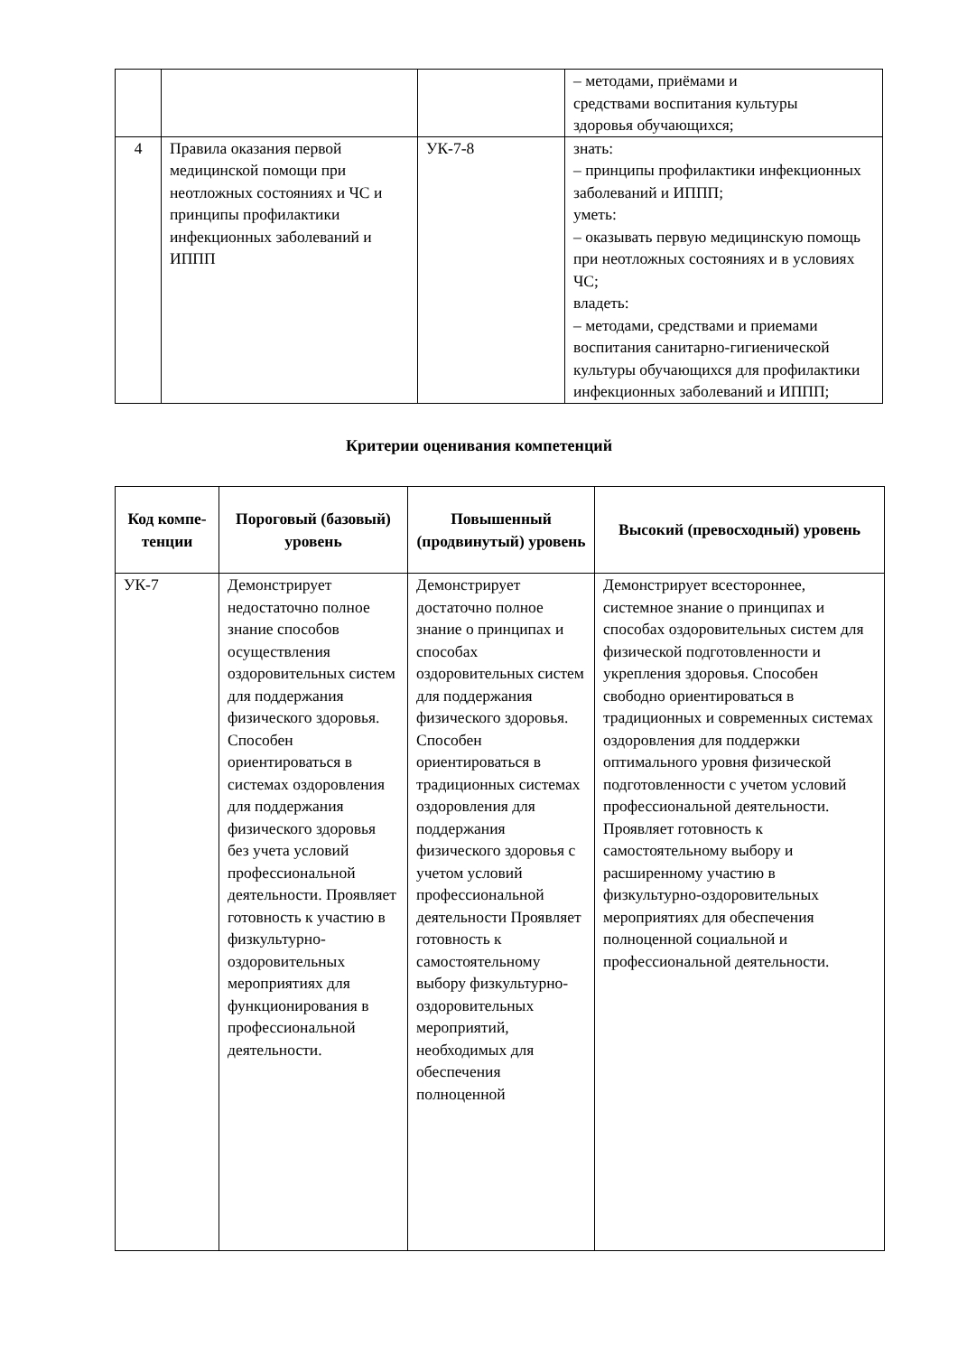| | | | – методами, приёмами и средствами воспитания культуры здоровья обучающихся; |
| 4 | Правила оказания первой медицинской помощи при неотложных состояниях и ЧС и принципы профилактики инфекционных заболеваний и ИППП | УК-7-8 | знать: – принципы профилактики инфекционных заболеваний и ИППП; уметь: – оказывать первую медицинскую помощь при неотложных состояниях и в условиях ЧС; владеть: – методами, средствами и приемами воспитания санитарно-гигиенической культуры обучающихся для профилактики инфекционных заболеваний и ИППП; |
Критерии оценивания компетенций
| Код компе-тенции | Пороговый (базовый) уровень | Повышенный (продвинутый) уровень | Высокий (превосходный) уровень |
| --- | --- | --- | --- |
| УК-7 | Демонстрирует недостаточно полное знание способов осуществления оздоровительных систем для поддержания физического здоровья. Способен ориентироваться в системах оздоровления для поддержания физического здоровья без учета условий профессиональной деятельности. Проявляет готовность к участию в физкультурно-оздоровительных мероприятиях для функционирования в профессиональной деятельности. | Демонстрирует достаточно полное знание о принципах и способах оздоровительных систем для поддержания физического здоровья. Способен ориентироваться в традиционных системах оздоровления для поддержания физического здоровья с учетом условий профессиональной деятельности Проявляет готовность к самостоятельному выбору физкультурно-оздоровительных мероприятий, необходимых для обеспечения полноценной | Демонстрирует всестороннее, системное знание о принципах и способах оздоровительных систем для физической подготовленности и укрепления здоровья. Способен свободно ориентироваться в традиционных и современных системах оздоровления для поддержки оптимального уровня физической подготовленности с учетом условий профессиональной деятельности. Проявляет готовность к самостоятельному выбору и расширенному участию в физкультурно-оздоровительных мероприятиях для обеспечения полноценной социальной и профессиональной деятельности. |